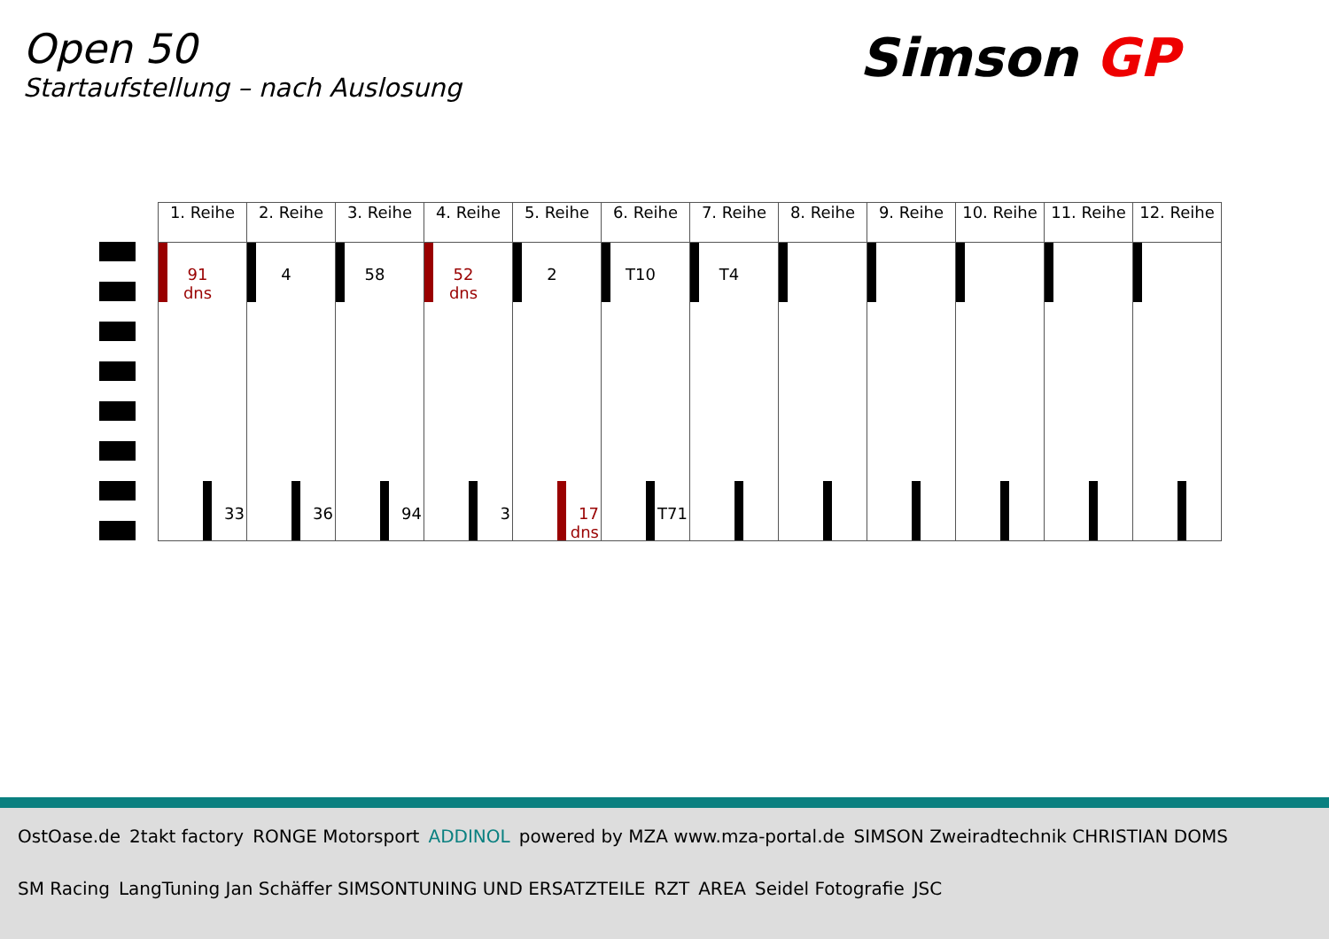Open 50
Startaufstellung – nach Auslosung
Simson GP
| 1. Reihe | 2. Reihe | 3. Reihe | 4. Reihe | 5. Reihe | 6. Reihe | 7. Reihe | 8. Reihe | 9. Reihe | 10. Reihe | 11. Reihe | 12. Reihe |
| --- | --- | --- | --- | --- | --- | --- | --- | --- | --- | --- | --- |
| 91 dns 33 | 4 36 | 58 94 | 52 dns 3 | 2 17 dns | T10 T71 | T4 | | | | | |
OstOase.de 2takt factory RONGE Motorsport ADDINOL powered by MZA www.mza-portal.de SIMSON Zweiradtechnik CHRISTIAN DOMS SM Racing LangTuning Jan Schäffer SIMSONTUNING UND ERSATZTEILE RZT AREA Seidel Fotografie JSC